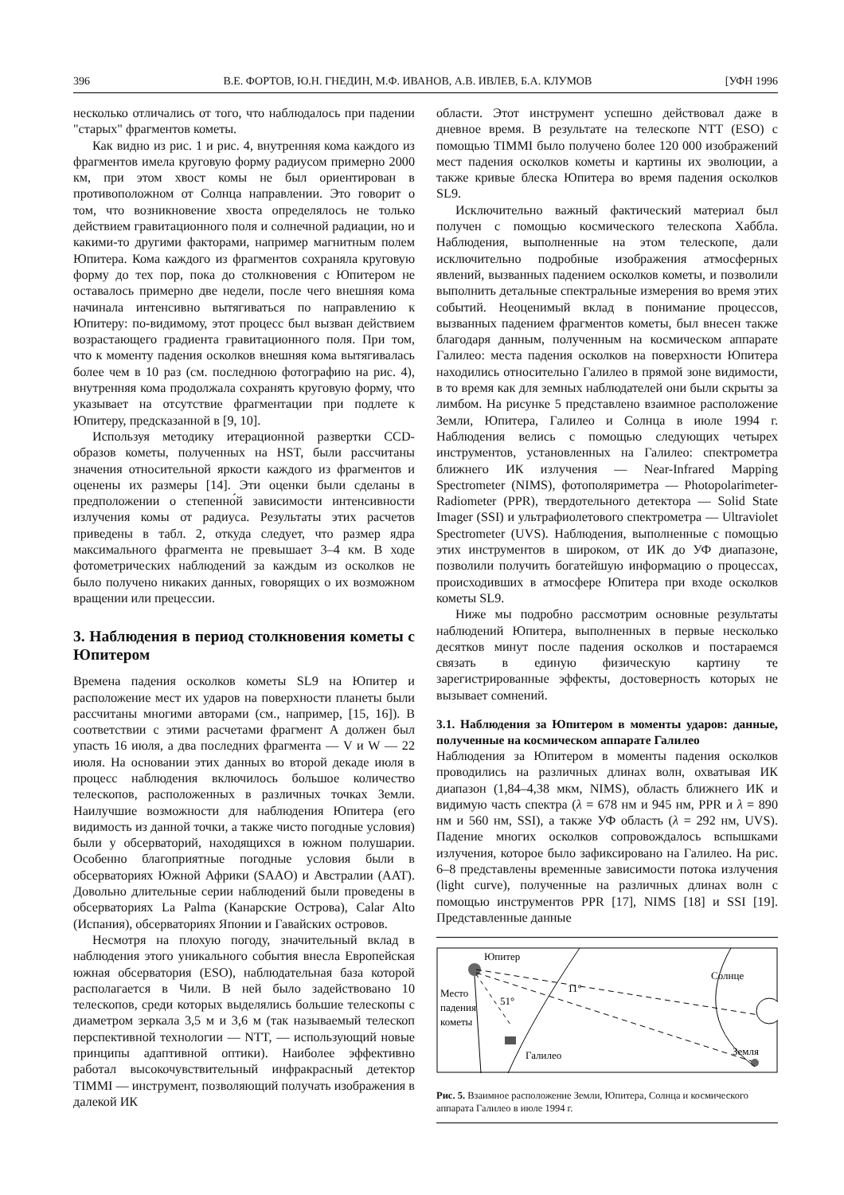396 В.Е. ФОРТОВ, Ю.Н. ГНЕДИН, М.Ф. ИВАНОВ, А.В. ИВЛЕВ, Б.А. КЛУМОВ [УФН 1996
несколько отличались от того, что наблюдалось при падении "старых" фрагментов кометы.
Как видно из рис. 1 и рис. 4, внутренняя кома каждого из фрагментов имела круговую форму радиусом примерно 2000 км, при этом хвост комы не был ориентирован в противоположном от Солнца направлении. Это говорит о том, что возникновение хвоста определялось не только действием гравитационного поля и солнечной радиации, но и какими-то другими факторами, например магнитным полем Юпитера. Кома каждого из фрагментов сохраняла круговую форму до тех пор, пока до столкновения с Юпитером не оставалось примерно две недели, после чего внешняя кома начинала интенсивно вытягиваться по направлению к Юпитеру: по-видимому, этот процесс был вызван действием возрастающего градиента гравитационного поля. При том, что к моменту падения осколков внешняя кома вытягивалась более чем в 10 раз (см. последнюю фотографию на рис. 4), внутренняя кома продолжала сохранять круговую форму, что указывает на отсутствие фрагментации при подлете к Юпитеру, предсказанной в [9, 10].
Используя методику итерационной развертки CCD-образов кометы, полученных на HST, были рассчитаны значения относительной яркости каждого из фрагментов и оценены их размеры [14]. Эти оценки были сделаны в предположении о степенно́й зависимости интенсивности излучения комы от радиуса. Результаты этих расчетов приведены в табл. 2, откуда следует, что размер ядра максимального фрагмента не превышает 3–4 км. В ходе фотометрических наблюдений за каждым из осколков не было получено никаких данных, говорящих о их возможном вращении или прецессии.
3. Наблюдения в период столкновения кометы с Юпитером
Времена падения осколков кометы SL9 на Юпитер и расположение мест их ударов на поверхности планеты были рассчитаны многими авторами (см., например, [15, 16]). В соответствии с этими расчетами фрагмент A должен был упасть 16 июля, а два последних фрагмента — V и W — 22 июля. На основании этих данных во второй декаде июля в процесс наблюдения включилось большое количество телескопов, расположенных в различных точках Земли. Наилучшие возможности для наблюдения Юпитера (его видимость из данной точки, а также чисто погодные условия) были у обсерваторий, находящихся в южном полушарии. Особенно благоприятные погодные условия были в обсерваториях Южной Африки (SAAO) и Австралии (AAT). Довольно длительные серии наблюдений были проведены в обсерваториях La Palma (Канарские Острова), Calar Alto (Испания), обсерваториях Японии и Гавайских островов.
Несмотря на плохую погоду, значительный вклад в наблюдения этого уникального события внесла Европейская южная обсерватория (ESO), наблюдательная база которой располагается в Чили. В ней было задействовано 10 телескопов, среди которых выделялись большие телескопы с диаметром зеркала 3,5 м и 3,6 м (так называемый телескоп перспективной технологии — NTT, — использующий новые принципы адаптивной оптики). Наиболее эффективно работал высокочувствительный инфракрасный детектор TIMMI — инструмент, позволяющий получать изображения в далекой ИК
области. Этот инструмент успешно действовал даже в дневное время. В результате на телескопе NTT (ESO) с помощью TIMMI было получено более 120 000 изображений мест падения осколков кометы и картины их эволюции, а также кривые блеска Юпитера во время падения осколков SL9.
Исключительно важный фактический материал был получен с помощью космического телескопа Хаббла. Наблюдения, выполненные на этом телескопе, дали исключительно подробные изображения атмосферных явлений, вызванных падением осколков кометы, и позволили выполнить детальные спектральные измерения во время этих событий. Неоценимый вклад в понимание процессов, вызванных падением фрагментов кометы, был внесен также благодаря данным, полученным на космическом аппарате Галилео: места падения осколков на поверхности Юпитера находились относительно Галилео в прямой зоне видимости, в то время как для земных наблюдателей они были скрыты за лимбом. На рисунке 5 представлено взаимное расположение Земли, Юпитера, Галилео и Солнца в июле 1994 г. Наблюдения велись с помощью следующих четырех инструментов, установленных на Галилео: спектрометра ближнего ИК излучения — Near-Infrared Mapping Spectrometer (NIMS), фотополяриметра — Photopolarimeter-Radiometer (PPR), твердотельного детектора — Solid State Imager (SSI) и ультрафиолетового спектрометра — Ultraviolet Spectrometer (UVS). Наблюдения, выполненные с помощью этих инструментов в широком, от ИК до УФ диапазоне, позволили получить богатейшую информацию о процессах, происходивших в атмосфере Юпитера при входе осколков кометы SL9.
Ниже мы подробно рассмотрим основные результаты наблюдений Юпитера, выполненных в первые несколько десятков минут после падения осколков и постараемся связать в единую физическую картину те зарегистрированные эффекты, достоверность которых не вызывает сомнений.
3.1. Наблюдения за Юпитером в моменты ударов: данные, полученные на космическом аппарате Галилео
Наблюдения за Юпитером в моменты падения осколков проводились на различных длинах волн, охватывая ИК диапазон (1,84–4,38 мкм, NIMS), область ближнего ИК и видимую часть спектра (λ = 678 нм и 945 нм, PPR и λ = 890 нм и 560 нм, SSI), а также УФ область (λ = 292 нм, UVS). Падение многих осколков сопровождалось вспышками излучения, которое было зафиксировано на Галилео. На рис. 6–8 представлены временные зависимости потока излучения (light curve), полученные на различных длинах волн с помощью инструментов PPR [17], NIMS [18] и SSI [19]. Представленные данные
Юпитер
Солнце
Место
падения
кометы
11°
51°
Земля
Галилео
Рис. 5. Взаимное расположение Земли, Юпитера, Солнца и космического аппарата Галилео в июле 1994 г.